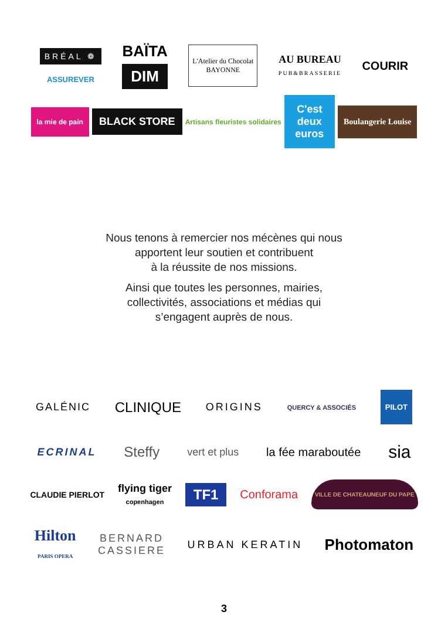BRÉAL ❁
ASSUREVER
BAÏTA
DIM
L'Atelier du Chocolat
BAYONNE
AU BUREAU
PUB&BRASSERIE
COURIR
la mie de pain
BLACK STORE
Artisans fleuristes solidaires
C'est deux euros
Boulangerie Louise
Nous tenons à remercier nos mécènes qui nous
apportent leur soutien et contribuent
à la réussite de nos missions.
Ainsi que toutes les personnes, mairies,
collectivités, associations et médias qui
s’engagent auprès de nous.
GALÉNIC
CLINIQUE
ORIGINS
QUERCY & ASSOCIÉS
PILOT
ECRINAL
Steffy
vert et plus la fée maraboutée
sia
CLAUDIE PIERLOT
flying tiger
copenhagen
TF1
Conforama
VILLE DE CHATEAUNEUF DU PAPE
Hilton
PARIS OPERA
BERNARD
CASSIERE
URBAN KERATIN
Photomaton
3